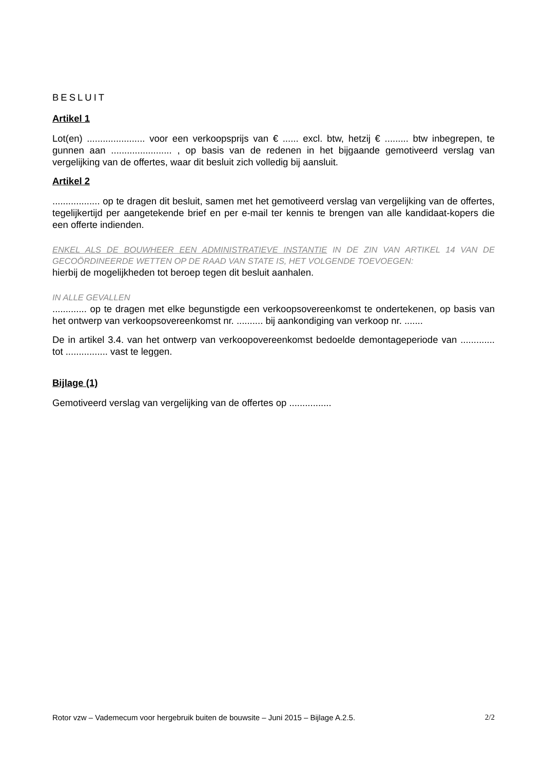BESLUIT
Artikel 1
Lot(en) ...................... voor een verkoopsprijs van € ...... excl. btw, hetzij € ......... btw inbegrepen, te gunnen aan ....................... , op basis van de redenen in het bijgaande gemotiveerd verslag van vergelijking van de offertes, waar dit besluit zich volledig bij aansluit.
Artikel 2
.................. op te dragen dit besluit, samen met het gemotiveerd verslag van vergelijking van de offertes, tegelijkertijd per aangetekende brief en per e-mail ter kennis te brengen van alle kandidaat-kopers die een offerte indienden.
ENKEL ALS DE BOUWHEER EEN ADMINISTRATIEVE INSTANTIE IN DE ZIN VAN ARTIKEL 14 VAN DE GECOÖRDINEERDE WETTEN OP DE RAAD VAN STATE IS, HET VOLGENDE TOEVOEGEN:
hierbij de mogelijkheden tot beroep tegen dit besluit aanhalen.
IN ALLE GEVALLEN
............. op te dragen met elke begunstigde een verkoopsovereenkomst te ondertekenen, op basis van het ontwerp van verkoopsovereenkomst nr. .......... bij aankondiging van verkoop nr. .......
De in artikel 3.4. van het ontwerp van verkoopovereenkomst bedoelde demontageperiode van ............. tot ................ vast te leggen.
Bijlage (1)
Gemotiveerd verslag van vergelijking van de offertes op ................
Rotor vzw – Vademecum voor hergebruik buiten de bouwsite – Juni 2015 – Bijlage A.2.5. 2/2